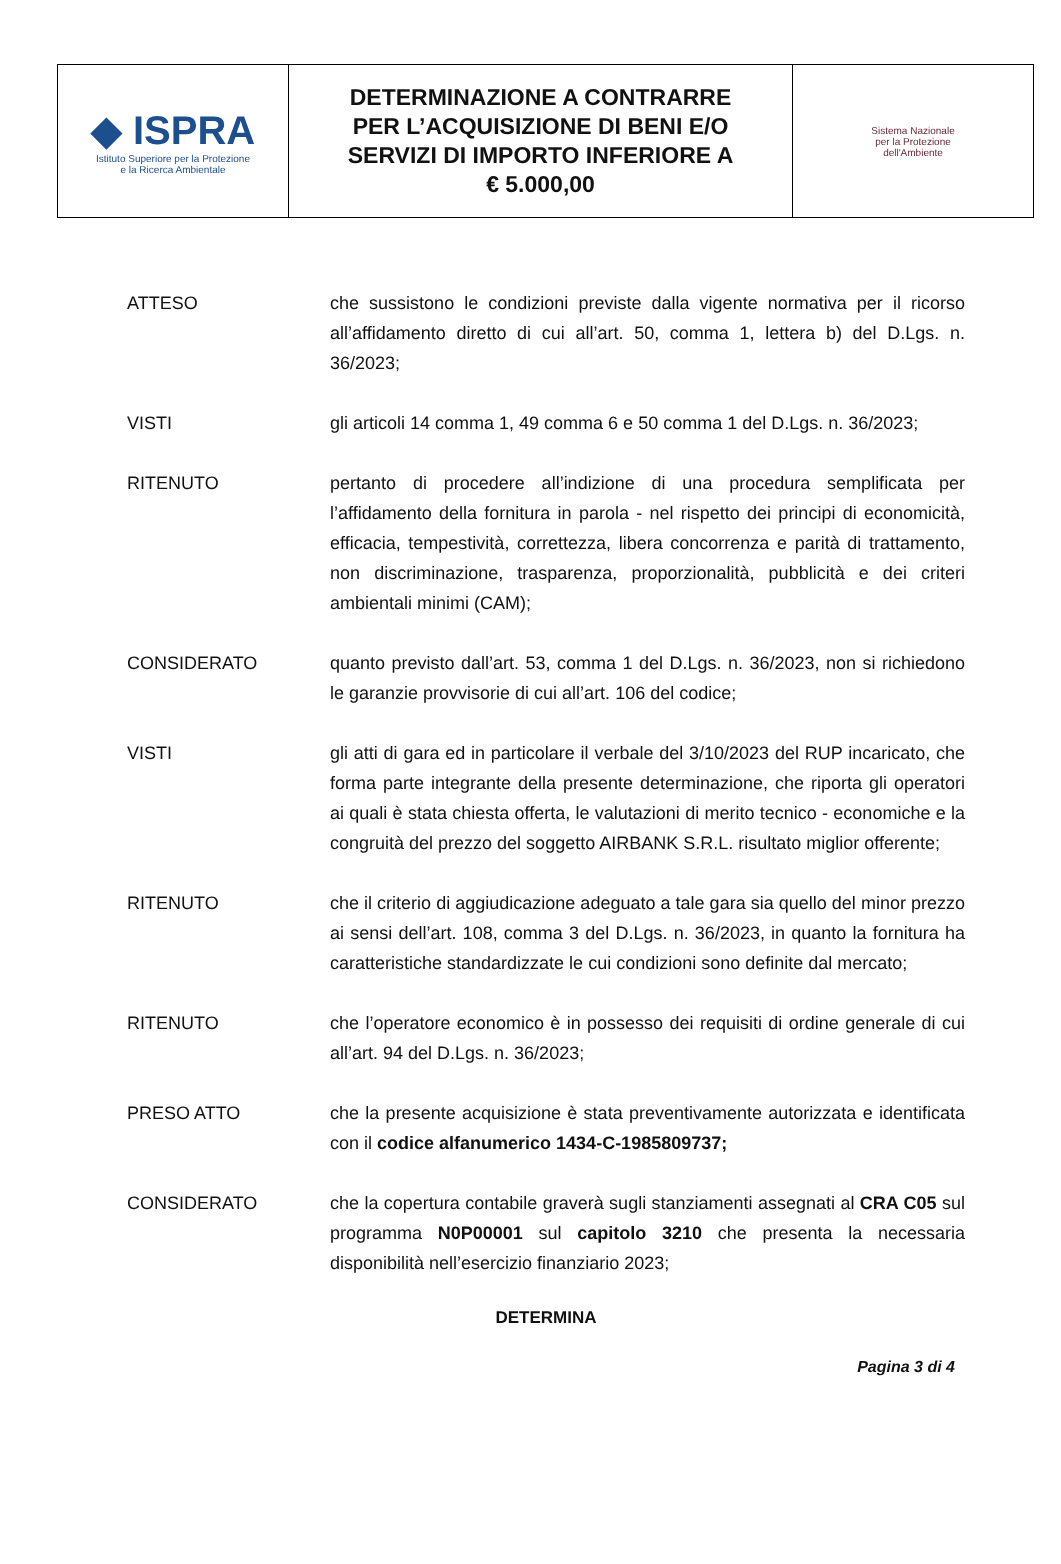| ◆ ISPRA Istituto Superiore per la Protezione e la Ricerca Ambientale | DETERMINAZIONE A CONTRARRE PER L’ACQUISIZIONE DI BENI E/O SERVIZI DI IMPORTO INFERIORE A € 5.000,00 | Sistema Nazionale per la Protezione dell'Ambiente |
ATTESO che sussistono le condizioni previste dalla vigente normativa per il ricorso all’affidamento diretto di cui all’art. 50, comma 1, lettera b) del D.Lgs. n. 36/2023;
VISTI gli articoli 14 comma 1, 49 comma 6 e 50 comma 1 del D.Lgs. n. 36/2023;
RITENUTO pertanto di procedere all’indizione di una procedura semplificata per l’affidamento della fornitura in parola - nel rispetto dei principi di economicità, efficacia, tempestività, correttezza, libera concorrenza e parità di trattamento, non discriminazione, trasparenza, proporzionalità, pubblicità e dei criteri ambientali minimi (CAM);
CONSIDERATO quanto previsto dall’art. 53, comma 1 del D.Lgs. n. 36/2023, non si richiedono le garanzie provvisorie di cui all’art. 106 del codice;
VISTI gli atti di gara ed in particolare il verbale del 3/10/2023 del RUP incaricato, che forma parte integrante della presente determinazione, che riporta gli operatori ai quali è stata chiesta offerta, le valutazioni di merito tecnico - economiche e la congruità del prezzo del soggetto AIRBANK S.R.L. risultato miglior offerente;
RITENUTO che il criterio di aggiudicazione adeguato a tale gara sia quello del minor prezzo ai sensi dell’art. 108, comma 3 del D.Lgs. n. 36/2023, in quanto la fornitura ha caratteristiche standardizzate le cui condizioni sono definite dal mercato;
RITENUTO che l’operatore economico è in possesso dei requisiti di ordine generale di cui all’art. 94 del D.Lgs. n. 36/2023;
PRESO ATTO che la presente acquisizione è stata preventivamente autorizzata e identificata con il codice alfanumerico 1434-C-1985809737;
CONSIDERATO che la copertura contabile graverà sugli stanziamenti assegnati al CRA C05 sul programma N0P00001 sul capitolo 3210 che presenta la necessaria disponibilità nell’esercizio finanziario 2023;
DETERMINA
Pagina 3 di 4